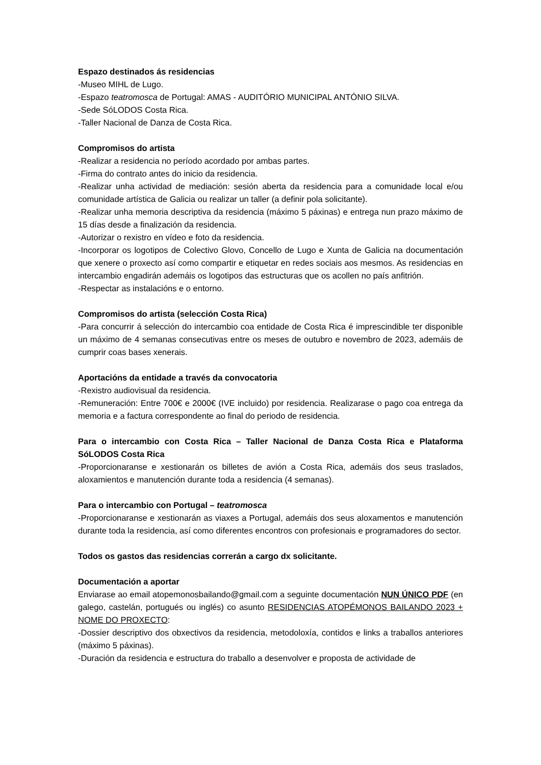Espazo destinados ás residencias
-Museo MIHL de Lugo.
-Espazo teatromosca de Portugal: AMAS - AUDITÓRIO MUNICIPAL ANTÓNIO SILVA.
-Sede SóLODOS Costa Rica.
-Taller Nacional de Danza de Costa Rica.
Compromisos do artista
-Realizar a residencia no período acordado por ambas partes.
-Firma do contrato antes do inicio da residencia.
-Realizar unha actividad de mediación: sesión aberta da residencia para a comunidade local e/ou comunidade artística de Galicia ou realizar un taller (a definir pola solicitante).
-Realizar unha memoria descriptiva da residencia (máximo 5 páxinas) e entrega nun prazo máximo de 15 días desde a finalización da residencia.
-Autorizar o rexistro en vídeo e foto da residencia.
-Incorporar os logotipos de Colectivo Glovo, Concello de Lugo e Xunta de Galicia na documentación que xenere o proxecto así como compartir e etiquetar en redes sociais aos mesmos. As residencias en intercambio engadirán ademáis os logotipos das estructuras que os acollen no país anfitrión.
-Respectar as instalacións e o entorno.
Compromisos do artista (selección Costa Rica)
-Para concurrir á selección do intercambio coa entidade de Costa Rica é imprescindible ter disponible un máximo de 4 semanas consecutivas entre os meses de outubro e novembro de 2023, ademáis de cumprir coas bases xenerais.
Aportacións da entidade a través da convocatoria
-Rexistro audiovisual da residencia.
-Remuneración: Entre 700€ e 2000€ (IVE incluido) por residencia. Realizarase o pago coa entrega da memoria e a factura correspondente ao final do periodo de residencia.
Para o intercambio con Costa Rica – Taller Nacional de Danza Costa Rica e Plataforma SóLODOS Costa Rica
-Proporcionaranse e xestionarán os billetes de avión a Costa Rica, ademáis dos seus traslados, aloxamientos e manutención durante toda a residencia (4 semanas).
Para o intercambio con Portugal – teatromosca
-Proporcionaranse e xestionarán as viaxes a Portugal, ademáis dos seus aloxamentos e manutención durante toda la residencia, así como diferentes encontros con profesionais e programadores do sector.
Todos os gastos das residencias correrán a cargo dx solicitante.
Documentación a aportar
Enviarase ao email atopemonosbailando@gmail.com a seguinte documentación NUN ÚNICO PDF (en galego, castelán, portugués ou inglés) co asunto RESIDENCIAS ATOPÉMONOS BAILANDO 2023 + NOME DO PROXECTO:
-Dossier descriptivo dos obxectivos da residencia, metodoloxía, contidos e links a traballos anteriores (máximo 5 páxinas).
-Duración da residencia e estructura do traballo a desenvolver e proposta de actividade de